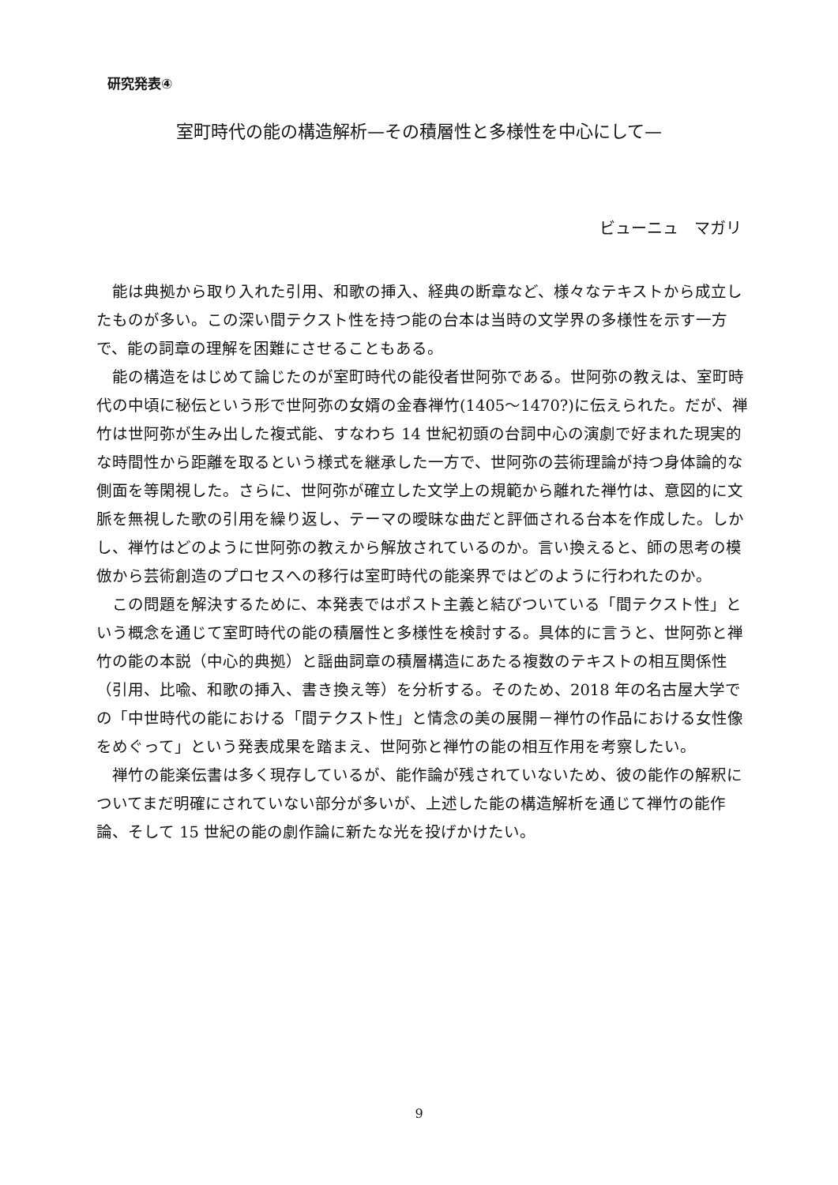研究発表④
室町時代の能の構造解析—その積層性と多様性を中心にして—
ビューニュ　マガリ
能は典拠から取り入れた引用、和歌の挿入、経典の断章など、様々なテキストから成立したものが多い。この深い間テクスト性を持つ能の台本は当時の文学界の多様性を示す一方で、能の詞章の理解を困難にさせることもある。
能の構造をはじめて論じたのが室町時代の能役者世阿弥である。世阿弥の教えは、室町時代の中頃に秘伝という形で世阿弥の女婿の金春禅竹(1405～1470?)に伝えられた。だが、禅竹は世阿弥が生み出した複式能、すなわち 14 世紀初頭の台詞中心の演劇で好まれた現実的な時間性から距離を取るという様式を継承した一方で、世阿弥の芸術理論が持つ身体論的な側面を等閑視した。さらに、世阿弥が確立した文学上の規範から離れた禅竹は、意図的に文脈を無視した歌の引用を繰り返し、テーマの曖昧な曲だと評価される台本を作成した。しかし、禅竹はどのように世阿弥の教えから解放されているのか。言い換えると、師の思考の模倣から芸術創造のプロセスへの移行は室町時代の能楽界ではどのように行われたのか。
この問題を解決するために、本発表ではポスト主義と結びついている「間テクスト性」という概念を通じて室町時代の能の積層性と多様性を検討する。具体的に言うと、世阿弥と禅竹の能の本説（中心的典拠）と謡曲詞章の積層構造にあたる複数のテキストの相互関係性（引用、比喩、和歌の挿入、書き換え等）を分析する。そのため、2018 年の名古屋大学での「中世時代の能における「間テクスト性」と情念の美の展開－禅竹の作品における女性像をめぐって」という発表成果を踏まえ、世阿弥と禅竹の能の相互作用を考察したい。
禅竹の能楽伝書は多く現存しているが、能作論が残されていないため、彼の能作の解釈についてまだ明確にされていない部分が多いが、上述した能の構造解析を通じて禅竹の能作論、そして 15 世紀の能の劇作論に新たな光を投げかけたい。
9